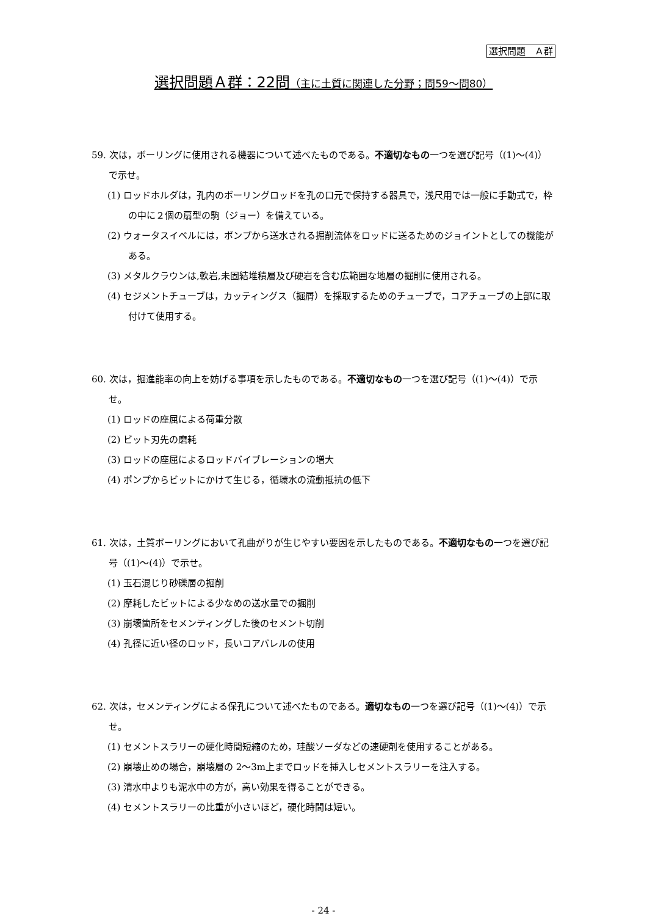選択問題　Ａ群
選択問題Ａ群：22問（主に土質に関連した分野；問59～問80）
59. 次は，ボーリングに使用される機器について述べたものである。不適切なもの一つを選び記号（(1)～(4)）で示せ。
(1) ロッドホルダは，孔内のボーリングロッドを孔の口元で保持する器具で，浅尺用では一般に手動式で，枠の中に２個の扇型の駒（ジョー）を備えている。
(2) ウォータスイベルには，ポンプから送水される掘削流体をロッドに送るためのジョイントとしての機能がある。
(3) メタルクラウンは,軟岩,未固結堆積層及び硬岩を含む広範囲な地層の掘削に使用される。
(4) セジメントチューブは，カッティングス（掘屑）を採取するためのチューブで，コアチューブの上部に取付けて使用する。
60. 次は，掘進能率の向上を妨げる事項を示したものである。不適切なもの一つを選び記号（(1)～(4)）で示せ。
(1) ロッドの座屈による荷重分散
(2) ビット刃先の磨耗
(3) ロッドの座屈によるロッドバイブレーションの増大
(4) ポンプからビットにかけて生じる，循環水の流動抵抗の低下
61. 次は，土質ボーリングにおいて孔曲がりが生じやすい要因を示したものである。不適切なもの一つを選び記号（(1)～(4)）で示せ。
(1) 玉石混じり砂礫層の掘削
(2) 摩耗したビットによる少なめの送水量での掘削
(3) 崩壊箇所をセメンティングした後のセメント切削
(4) 孔径に近い径のロッド，長いコアバレルの使用
62. 次は，セメンティングによる保孔について述べたものである。適切なもの一つを選び記号（(1)～(4)）で示せ。
(1) セメントスラリーの硬化時間短縮のため，珪酸ソーダなどの速硬剤を使用することがある。
(2) 崩壊止めの場合，崩壊層の 2～3m上までロッドを挿入しセメントスラリーを注入する。
(3) 清水中よりも泥水中の方が，高い効果を得ることができる。
(4) セメントスラリーの比重が小さいほど，硬化時間は短い。
- 24 -